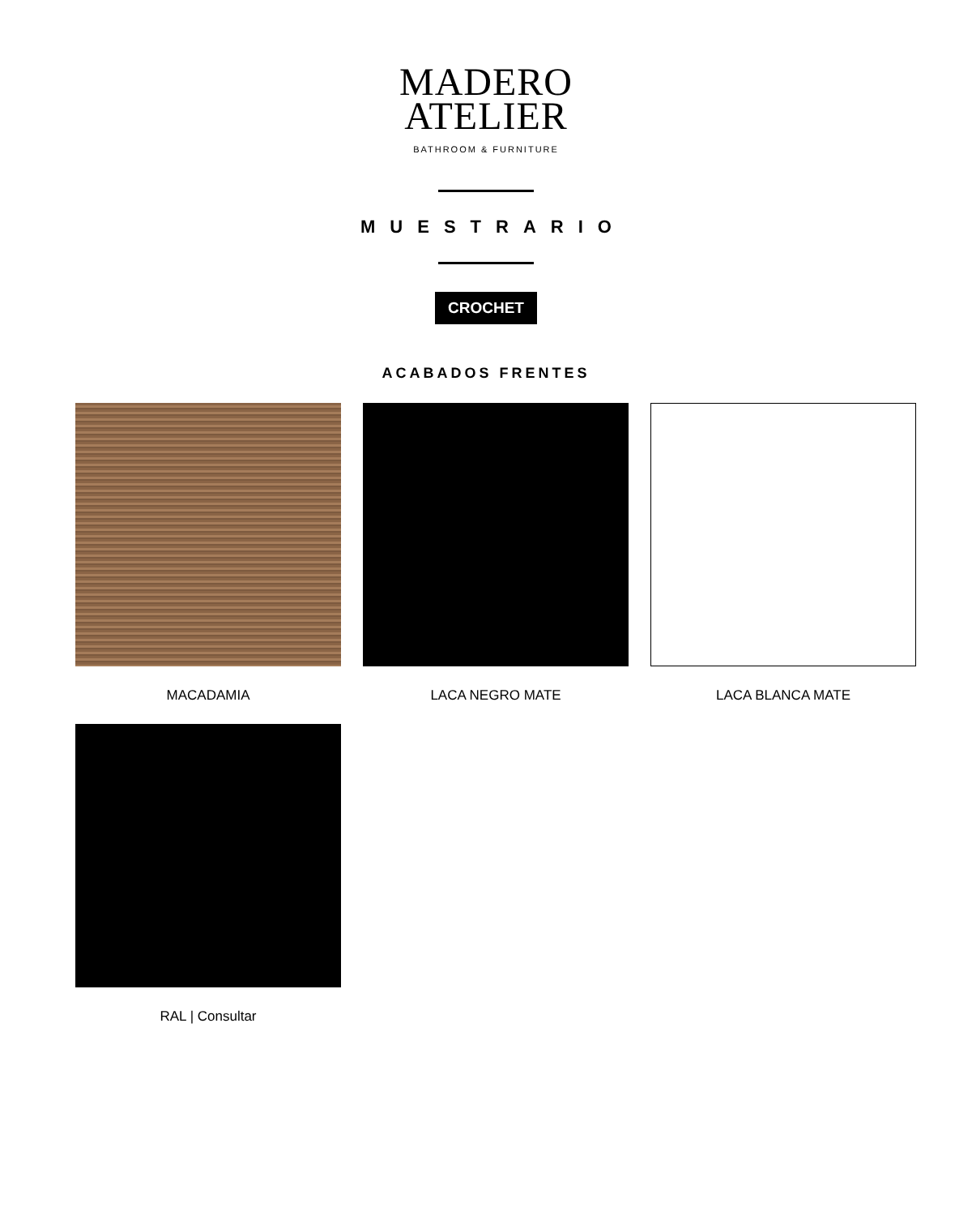MADERO
ATELIER
BATHROOM & FURNITURE
MUESTRARIO
CROCHET
ACABADOS FRENTES
MACADAMIA
LACA NEGRO MATE
LACA BLANCA MATE
RAL | Consultar